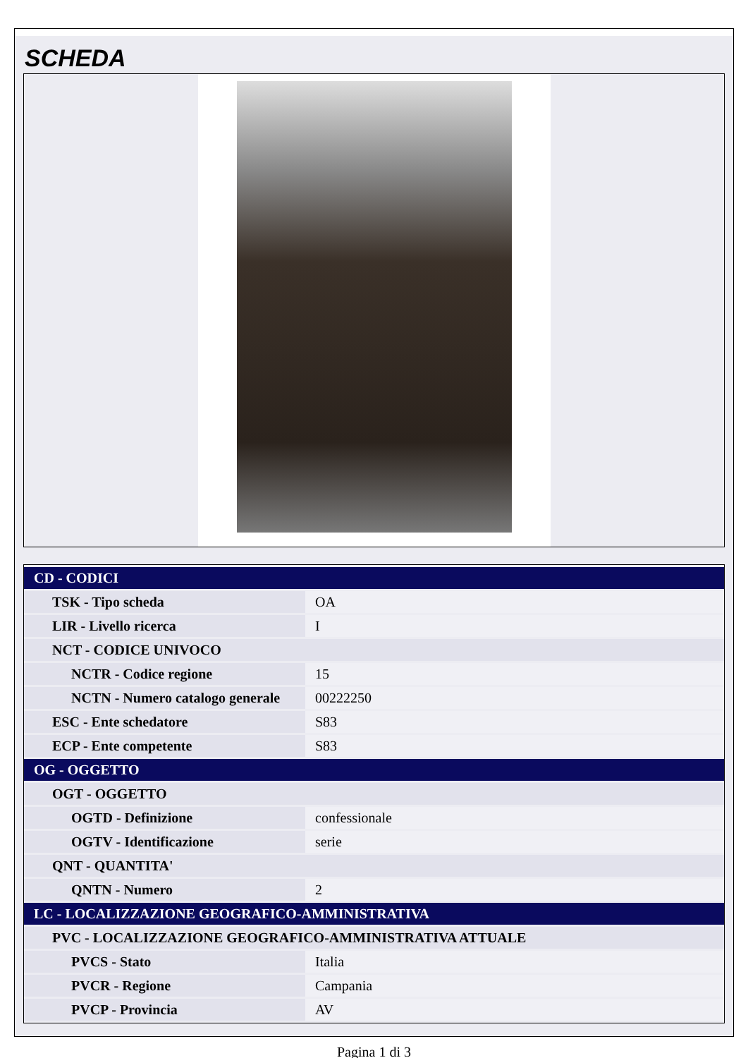SCHEDA
| CD - CODICI | |
| TSK - Tipo scheda | OA |
| LIR - Livello ricerca | I |
| NCT - CODICE UNIVOCO | |
| NCTR - Codice regione | 15 |
| NCTN - Numero catalogo generale | 00222250 |
| ESC - Ente schedatore | S83 |
| ECP - Ente competente | S83 |
| OG - OGGETTO | |
| OGT - OGGETTO | |
| OGTD - Definizione | confessionale |
| OGTV - Identificazione | serie |
| QNT - QUANTITA' | |
| QNTN - Numero | 2 |
| LC - LOCALIZZAZIONE GEOGRAFICO-AMMINISTRATIVA | |
| PVC - LOCALIZZAZIONE GEOGRAFICO-AMMINISTRATIVA ATTUALE | |
| PVCS - Stato | Italia |
| PVCR - Regione | Campania |
| PVCP - Provincia | AV |
Pagina 1 di 3